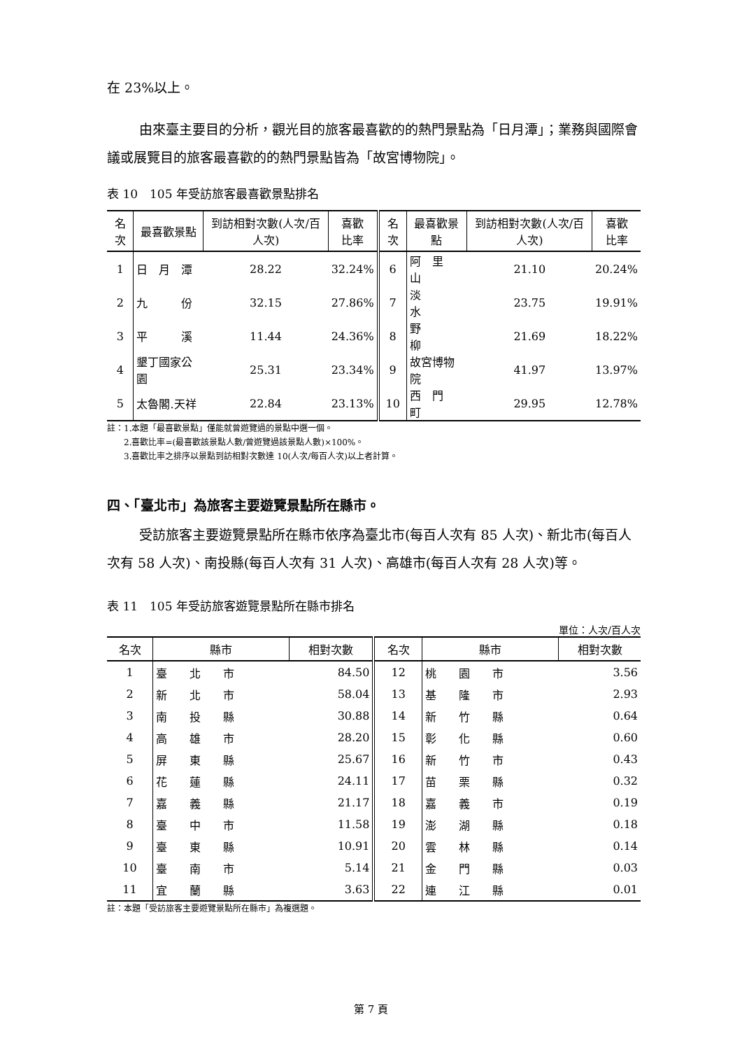在 23%以上。
由來臺主要目的分析，觀光目的旅客最喜歡的的熱門景點為「日月潭」；業務與國際會議或展覽目的旅客最喜歡的的熱門景點皆為「故宮博物院」。
表 10　105 年受訪旅客最喜歡景點排名
| 名次 | 最喜歡景點 | 到訪相對次數(人次/百人次) | 喜歡 比率 | 名次 | 最喜歡景點 | 到訪相對次數(人次/百人次) | 喜歡 比率 |
| --- | --- | --- | --- | --- | --- | --- | --- |
| 1 | 日 月 潭 | 28.22 | 32.24% | 6 | 阿 里 山 | 21.10 | 20.24% |
| 2 | 九 份 | 32.15 | 27.86% | 7 | 淡 水 | 23.75 | 19.91% |
| 3 | 平 溪 | 11.44 | 24.36% | 8 | 野 柳 | 21.69 | 18.22% |
| 4 | 墾丁國家公園 | 25.31 | 23.34% | 9 | 故宮博物院 | 41.97 | 13.97% |
| 5 | 太魯閣.天祥 | 22.84 | 23.13% | 10 | 西 門 町 | 29.95 | 12.78% |
註：1.本題「最喜歡景點」僅能就曾遊覽過的景點中選一個。
　　2.喜歡比率=(最喜歡該景點人數/曾遊覽過該景點人數)×100%。
　　3.喜歡比率之排序以景點到訪相對次數達 10(人次/每百人次)以上者計算。
四、「臺北市」為旅客主要遊覽景點所在縣市。
受訪旅客主要遊覽景點所在縣市依序為臺北市(每百人次有 85 人次)、新北市(每百人次有 58 人次)、南投縣(每百人次有 31 人次)、高雄市(每百人次有 28 人次)等。
表 11　105 年受訪旅客遊覽景點所在縣市排名
單位：人次/百人次
| 名次 | 縣市 | 相對次數 | 名次 | 縣市 | 相對次數 |
| --- | --- | --- | --- | --- | --- |
| 1 | 臺 北 市 | 84.50 | 12 | 桃 園 市 | 3.56 |
| 2 | 新 北 市 | 58.04 | 13 | 基 隆 市 | 2.93 |
| 3 | 南 投 縣 | 30.88 | 14 | 新 竹 縣 | 0.64 |
| 4 | 高 雄 市 | 28.20 | 15 | 彰 化 縣 | 0.60 |
| 5 | 屏 東 縣 | 25.67 | 16 | 新 竹 市 | 0.43 |
| 6 | 花 蓮 縣 | 24.11 | 17 | 苗 栗 縣 | 0.32 |
| 7 | 嘉 義 縣 | 21.17 | 18 | 嘉 義 市 | 0.19 |
| 8 | 臺 中 市 | 11.58 | 19 | 澎 湖 縣 | 0.18 |
| 9 | 臺 東 縣 | 10.91 | 20 | 雲 林 縣 | 0.14 |
| 10 | 臺 南 市 | 5.14 | 21 | 金 門 縣 | 0.03 |
| 11 | 宜 蘭 縣 | 3.63 | 22 | 連 江 縣 | 0.01 |
註：本題「受訪旅客主要遊覽景點所在縣市」為複選題。
第 7 頁